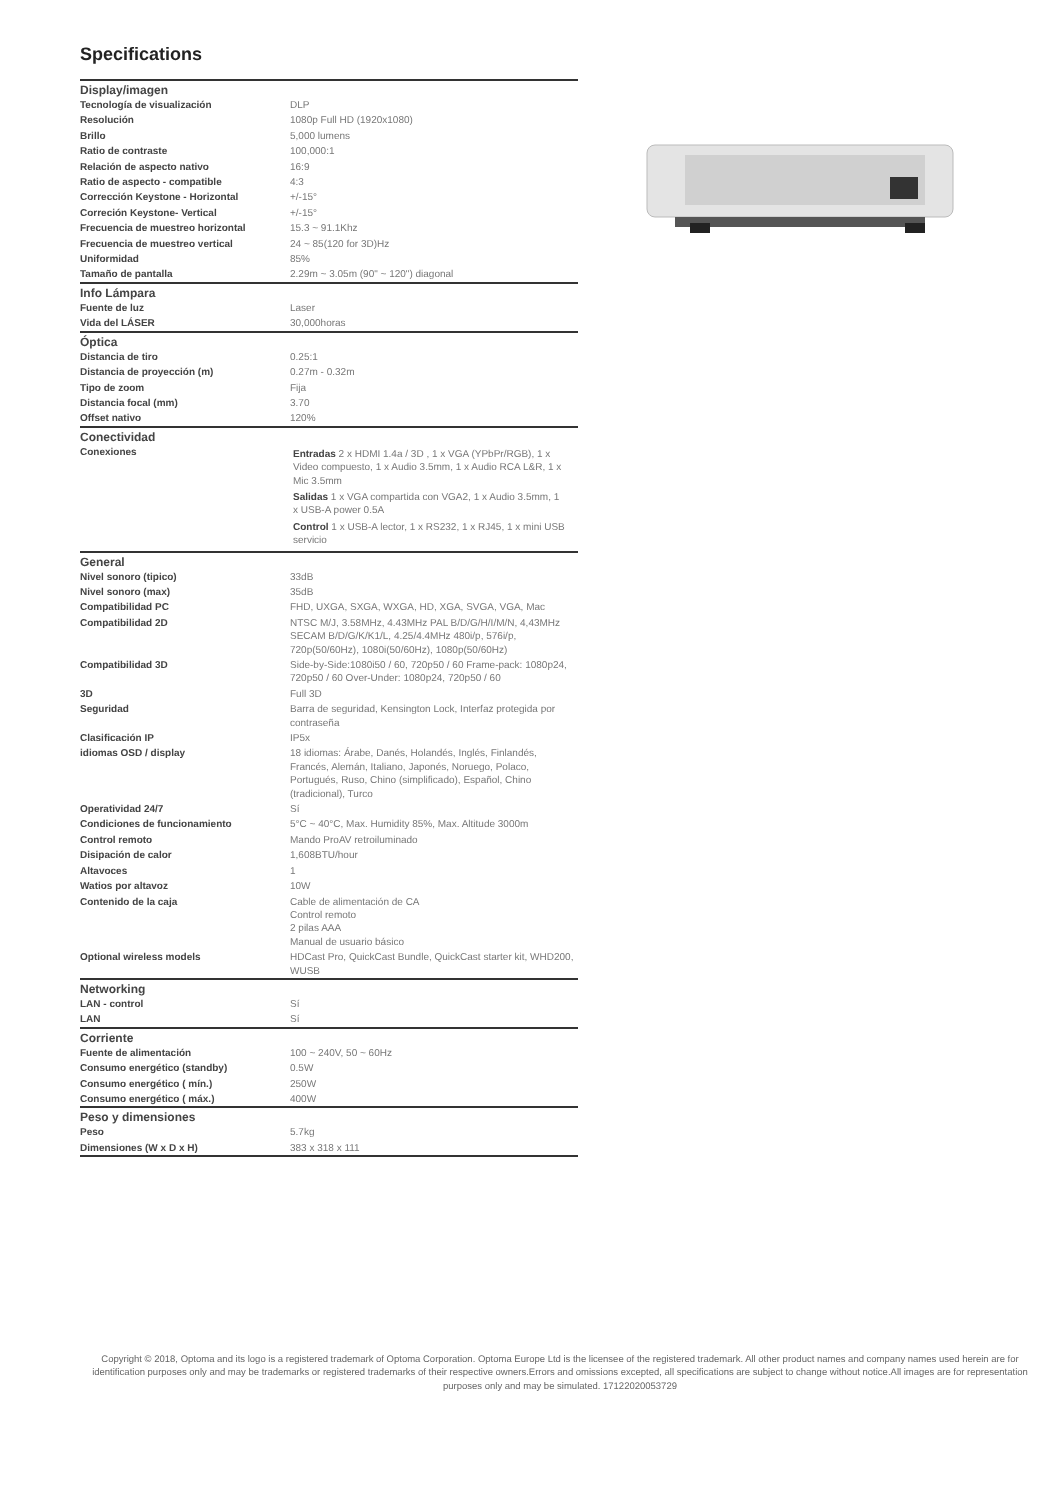Specifications
| Display/imagen | |
| --- | --- |
| Tecnología de visualización | DLP |
| Resolución | 1080p Full HD (1920x1080) |
| Brillo | 5,000 lumens |
| Ratio de contraste | 100,000:1 |
| Relación de aspecto nativo | 16:9 |
| Ratio de aspecto - compatible | 4:3 |
| Corrección Keystone - Horizontal | +/-15° |
| Correción Keystone- Vertical | +/-15° |
| Frecuencia de muestreo horizontal | 15.3 ~ 91.1Khz |
| Frecuencia de muestreo vertical | 24 ~ 85(120 for 3D)Hz |
| Uniformidad | 85% |
| Tamaño de pantalla | 2.29m ~ 3.05m (90" ~ 120") diagonal |
| Info Lámpara | |
| Fuente de luz | Laser |
| Vida del LÁSER | 30,000horas |
| Óptica | |
| Distancia de tiro | 0.25:1 |
| Distancia de proyección (m) | 0.27m - 0.32m |
| Tipo de zoom | Fija |
| Distancia focal (mm) | 3.70 |
| Offset nativo | 120% |
| Conectividad | |
| Conexiones | Entradas 2 x HDMI 1.4a / 3D , 1 x VGA (YPbPr/RGB), 1 x Video compuesto, 1 x Audio 3.5mm, 1 x Audio RCA L&R, 1 x Mic 3.5mm Salidas 1 x VGA compartida con VGA2, 1 x Audio 3.5mm, 1 x USB-A power 0.5A Control 1 x USB-A lector, 1 x RS232, 1 x RJ45, 1 x mini USB servicio |
| General | |
| Nivel sonoro (tipico) | 33dB |
| Nivel sonoro (max) | 35dB |
| Compatibilidad PC | FHD, UXGA, SXGA, WXGA, HD, XGA, SVGA, VGA, Mac |
| Compatibilidad 2D | NTSC M/J, 3.58MHz, 4.43MHz PAL B/D/G/H/I/M/N, 4,43MHz SECAM B/D/G/K/K1/L, 4.25/4.4MHz 480i/p, 576i/p, 720p(50/60Hz), 1080i(50/60Hz), 1080p(50/60Hz) |
| Compatibilidad 3D | Side-by-Side:1080i50 / 60, 720p50 / 60 Frame-pack: 1080p24, 720p50 / 60 Over-Under: 1080p24, 720p50 / 60 |
| 3D | Full 3D |
| Seguridad | Barra de seguridad, Kensington Lock, Interfaz protegida por contraseña |
| Clasificación IP | IP5x |
| idiomas OSD / display | 18 idiomas: Árabe, Danés, Holandés, Inglés, Finlandés, Francés, Alemán, Italiano, Japonés, Noruego, Polaco, Portugués, Ruso, Chino (simplificado), Español, Chino (tradicional), Turco |
| Operatividad 24/7 | Sí |
| Condiciones de funcionamiento | 5°C ~ 40°C, Max. Humidity 85%, Max. Altitude 3000m |
| Control remoto | Mando ProAV retroiluminado |
| Disipación de calor | 1,608BTU/hour |
| Altavoces | 1 |
| Watios por altavoz | 10W |
| Contenido de la caja | Cable de alimentación de CA Control remoto 2 pilas AAA Manual de usuario básico |
| Optional wireless models | HDCast Pro, QuickCast Bundle, QuickCast starter kit, WHD200, WUSB |
| Networking | |
| LAN - control | Sí |
| LAN | Sí |
| Corriente | |
| Fuente de alimentación | 100 ~ 240V, 50 ~ 60Hz |
| Consumo energético (standby) | 0.5W |
| Consumo energético ( mín.) | 250W |
| Consumo energético ( máx.) | 400W |
| Peso y dimensiones | |
| Peso | 5.7kg |
| Dimensiones (W x D x H) | 383 x 318 x 111 |
Copyright © 2018, Optoma and its logo is a registered trademark of Optoma Corporation. Optoma Europe Ltd is the licensee of the registered trademark. All other product names and company names used herein are for identification purposes only and may be trademarks or registered trademarks of their respective owners.Errors and omissions excepted, all specifications are subject to change without notice.All images are for representation purposes only and may be simulated. 17122020053729